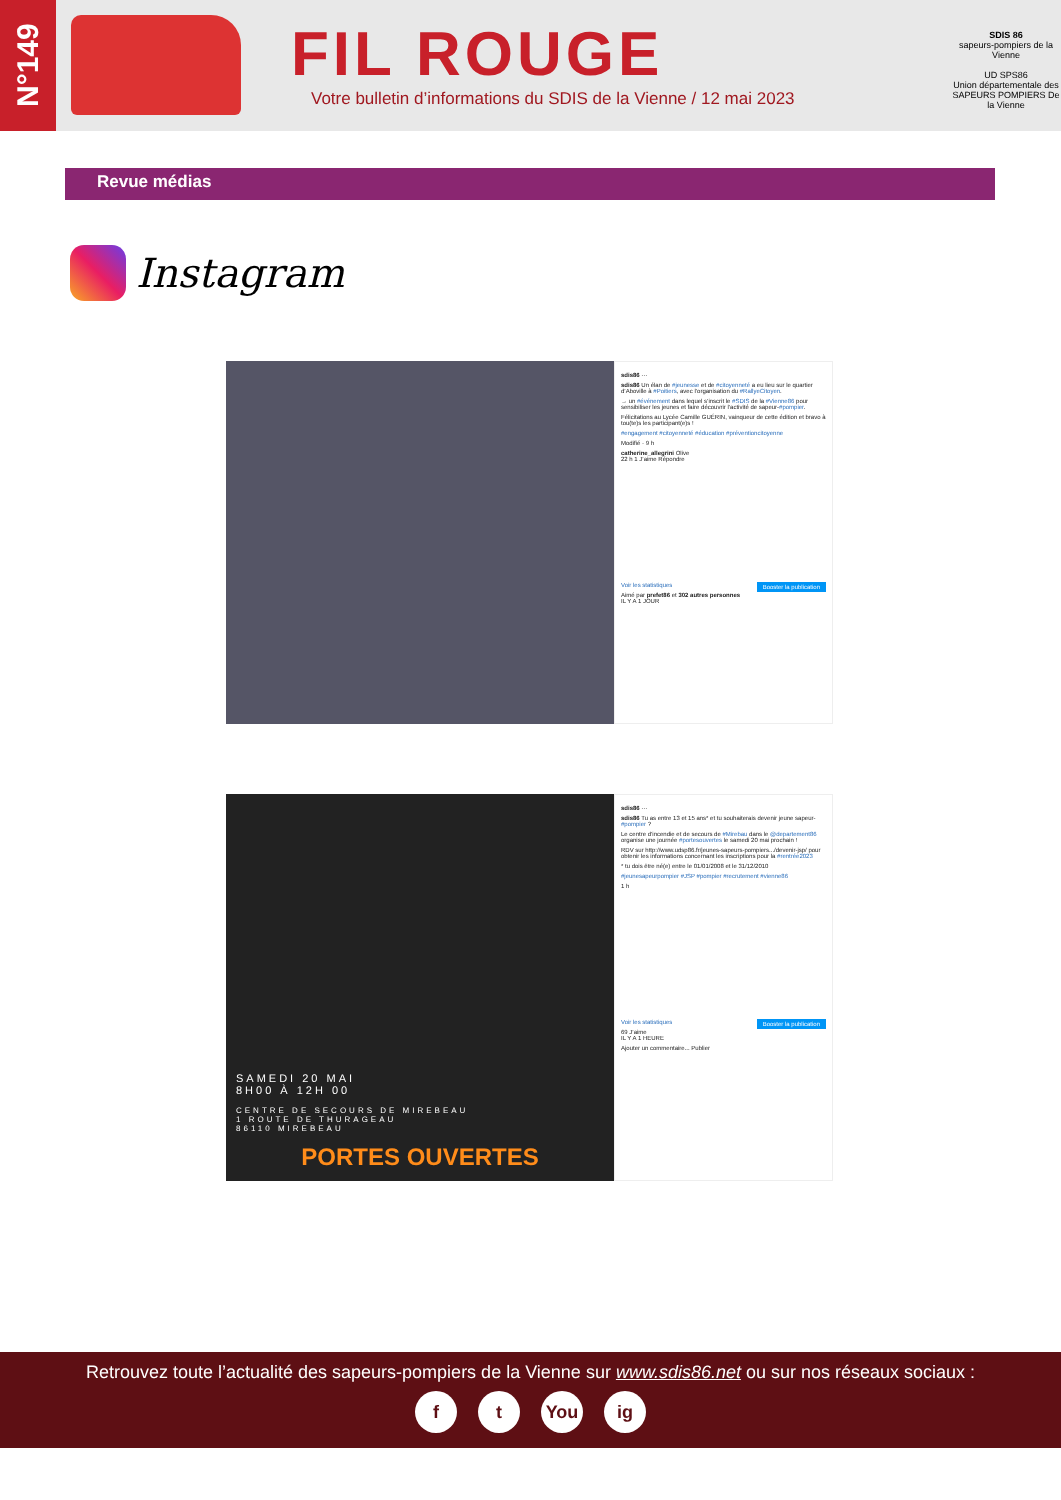N°149
FIL ROUGE
Votre bulletin d’informations du SDIS de la Vienne / 12 mai 2023
SDIS 86
sapeurs-pompiers de la Vienne
UD SPS86
Union départementale des SAPEURS POMPIERS De la Vienne
Revue médias
Instagram
sdis86 ···
sdis86 Un élan de #jeunesse et de #citoyenneté a eu lieu sur le quartier d’Aboville à #Poitiers, avec l’organisation du #RallyeCitoyen.
→ un #événement dans lequel s’inscrit le #SDIS de la #Vienne86 pour sensibiliser les jeunes et faire découvrir l’activité de sapeur-#pompier.
Félicitations au Lycée Camille GUÉRIN, vainqueur de cette édition et bravo à tou(te)s les participant(e)s !
#engagement #citoyenneté #éducation #préventioncitoyenne
Modifié · 9 h
catherine_allegrini Olive
22 h 1 J’aime Répondre
Voir les statistiques Booster la publication
Aimé par prefet86 et 302 autres personnes
IL Y A 1 JOUR
SAMEDI 20 MAI
8H00 À 12H 00
CENTRE DE SECOURS DE MIREBEAU
1 ROUTE DE THURAGEAU
86110 MIREBEAU
PORTES OUVERTES
sdis86 ···
sdis86 Tu as entre 13 et 15 ans* et tu souhaiterais devenir jeune sapeur-#pompier ?
Le centre d’incendie et de secours de #Mirebau dans le @departement86 organise une journée #portesouvertes le samedi 20 mai prochain !
RDV sur http://www.udsp86.fr/jeunes-sapeurs-pompiers.../devenir-jsp/ pour obtenir les informations concernant les inscriptions pour la #rentrée2023
* tu dois être né(e) entre le 01/01/2008 et le 31/12/2010
#jeunesapeurpompier #JSP #pompier #recrutement #vienne86
1 h
Voir les statistiques Booster la publication
69 J’aime
IL Y A 1 HEURE
Ajouter un commentaire... Publier
Retrouvez toute l’actualité des sapeurs-pompiers de la Vienne sur www.sdis86.net ou sur nos réseaux sociaux :
f t You ig